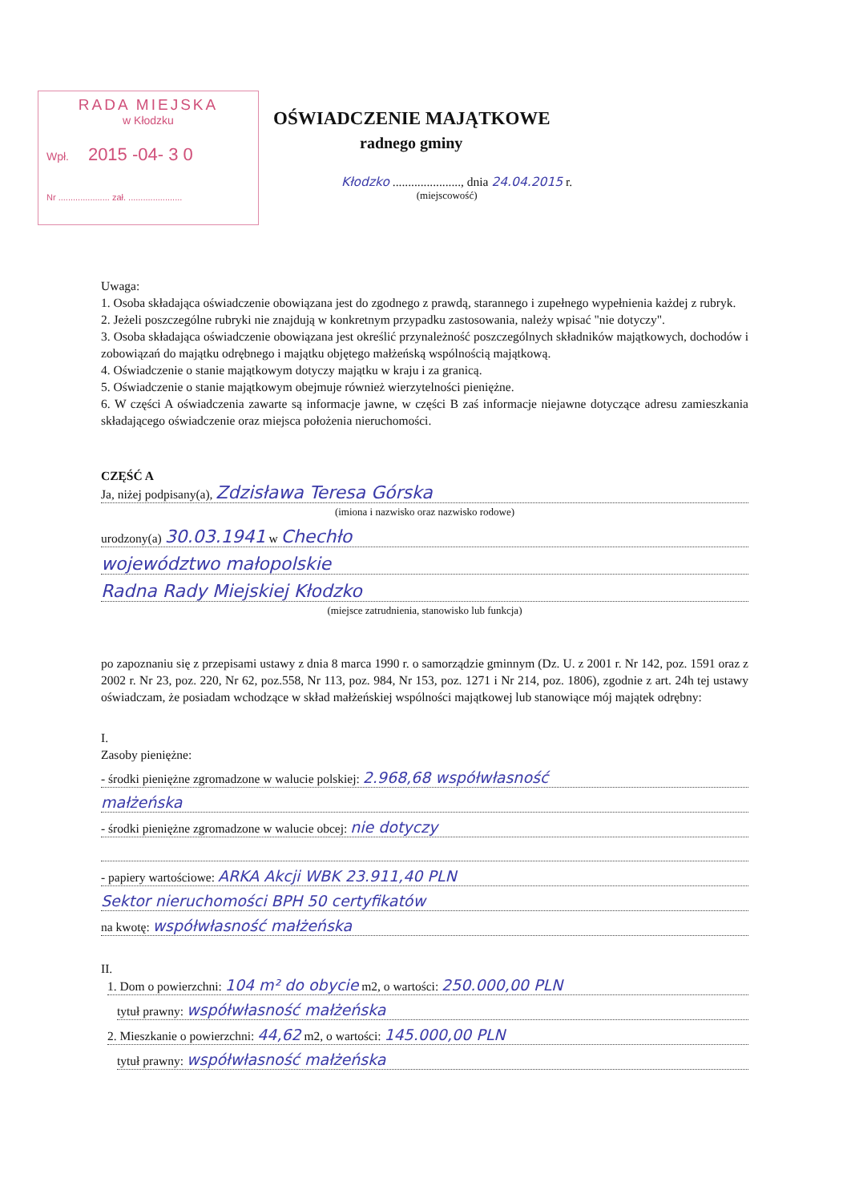RADA MIEJSKA
w Kłodzku
Wpł. 2015 -04- 3 0
Nr ..................... zał. ......................
OŚWIADCZENIE MAJĄTKOWE
radnego gminy
Kłodzko ......................, dnia 24.04.2015 r.
(miejscowość)
Uwaga:
1. Osoba składająca oświadczenie obowiązana jest do zgodnego z prawdą, starannego i zupełnego wypełnienia każdej z rubryk.
2. Jeżeli poszczególne rubryki nie znajdują w konkretnym przypadku zastosowania, należy wpisać "nie dotyczy".
3. Osoba składająca oświadczenie obowiązana jest określić przynależność poszczególnych składników majątkowych, dochodów i zobowiązań do majątku odrębnego i majątku objętego małżeńską wspólnością majątkową.
4. Oświadczenie o stanie majątkowym dotyczy majątku w kraju i za granicą.
5. Oświadczenie o stanie majątkowym obejmuje również wierzytelności pieniężne.
6. W części A oświadczenia zawarte są informacje jawne, w części B zaś informacje niejawne dotyczące adresu zamieszkania składającego oświadczenie oraz miejsca położenia nieruchomości.
CZĘŚĆ A
Ja, niżej podpisany(a), Zdzisława Teresa Górska
(imiona i nazwisko oraz nazwisko rodowe)
urodzony(a) 30.03.1941 w Chechło
województwo małopolskie
Radna Rady Miejskiej Kłodzko
(miejsce zatrudnienia, stanowisko lub funkcja)
po zapoznaniu się z przepisami ustawy z dnia 8 marca 1990 r. o samorządzie gminnym (Dz. U. z 2001 r. Nr 142, poz. 1591 oraz z 2002 r. Nr 23, poz. 220, Nr 62, poz.558, Nr 113, poz. 984, Nr 153, poz. 1271 i Nr 214, poz. 1806), zgodnie z art. 24h tej ustawy oświadczam, że posiadam wchodzące w skład małżeńskiej wspólności majątkowej lub stanowiące mój majątek odrębny:
I.
Zasoby pieniężne:
- środki pieniężne zgromadzone w walucie polskiej: 2.968,68 współwłasność
małżeńska
- środki pieniężne zgromadzone w walucie obcej: nie dotyczy
- papiery wartościowe: ARKA Akcji WBK 23.911,40 PLN
Sektor nieruchomości BPH 50 certyfikatów
na kwotę: współwłasność małżeńska
II.
1. Dom o powierzchni: 104 m² do obycie m2, o wartości: 250.000,00 PLN
tytuł prawny: współwłasność małżeńska
2. Mieszkanie o powierzchni: 44,62 m2, o wartości: 145.000,00 PLN
tytuł prawny: współwłasność małżeńska